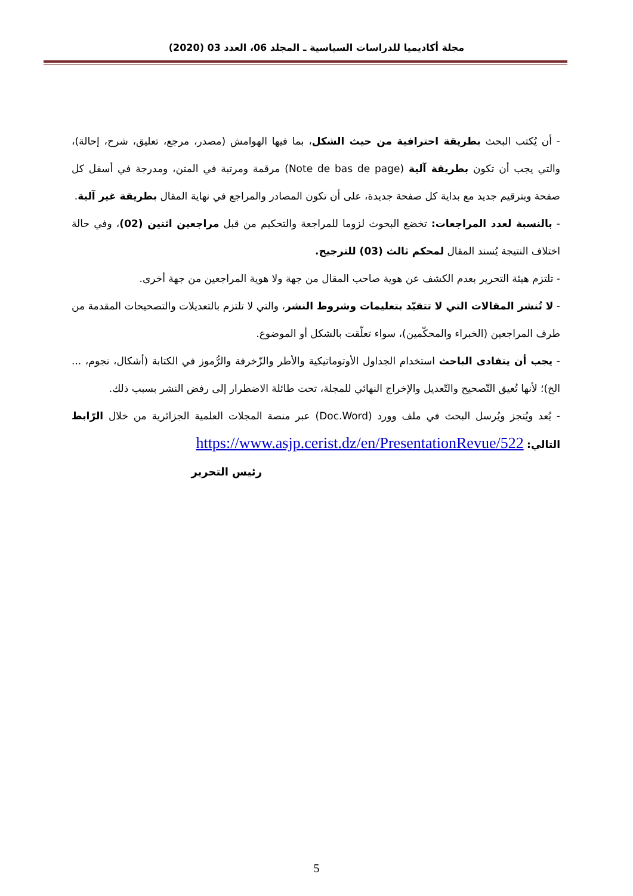مجلة أكاديميا للدراسات السياسية ـ المجلد 06، العدد 03 (2020)
- أن يُكتب البحث بطريقة احترافية من حيث الشكل، بما فيها الهوامش (مصدر، مرجع، تعليق، شرح، إحالة)، والتي يجب أن تكون بطريقة آلية (Note de bas de page) مرقمة ومرتبة في المتن، ومدرجة في أسفل كل صفحة وبترقيم جديد مع بداية كل صفحة جديدة، على أن تكون المصادر والمراجع في نهاية المقال بطريقة غير آلية.
- بالنسبة لعدد المراجعات: تخضع البحوث لزوما للمراجعة والتحكيم من قبل مراجعين اثنين (02)، وفي حالة اختلاف النتيجة يُسند المقال لمحكم ثالث (03) للترجيح.
- تلتزم هيئة التحرير بعدم الكشف عن هوية صاحب المقال من جهة ولا هوية المراجعين من جهة أخرى.
- لا تُنشر المقالات التي لا تتقيّد بتعليمات وشروط النشر، والتي لا تلتزم بالتعديلات والتصحيحات المقدمة من طرف المراجعين (الخبراء والمحكّمين)، سواء تعلّقت بالشكل أو الموضوع.
- يجب أن يتفادى الباحث استخدام الجداول الأوتوماتيكية والأطر والزّخرفة والرُّموز في الكتابة (أشكال، نجوم، ... الخ)؛ لأنها تُعيق التّصحيح والتّعديل والإخراج النهائي للمجلة، تحت طائلة الاضطرار إلى رفض النشر بسبب ذلك.
- يُعد ويُنجز ويُرسل البحث في ملف وورد (Doc.Word) عبر منصة المجلات العلمية الجزائرية من خلال الرّابط التالي: https://www.asjp.cerist.dz/en/PresentationRevue/522
رئيس التحرير
5